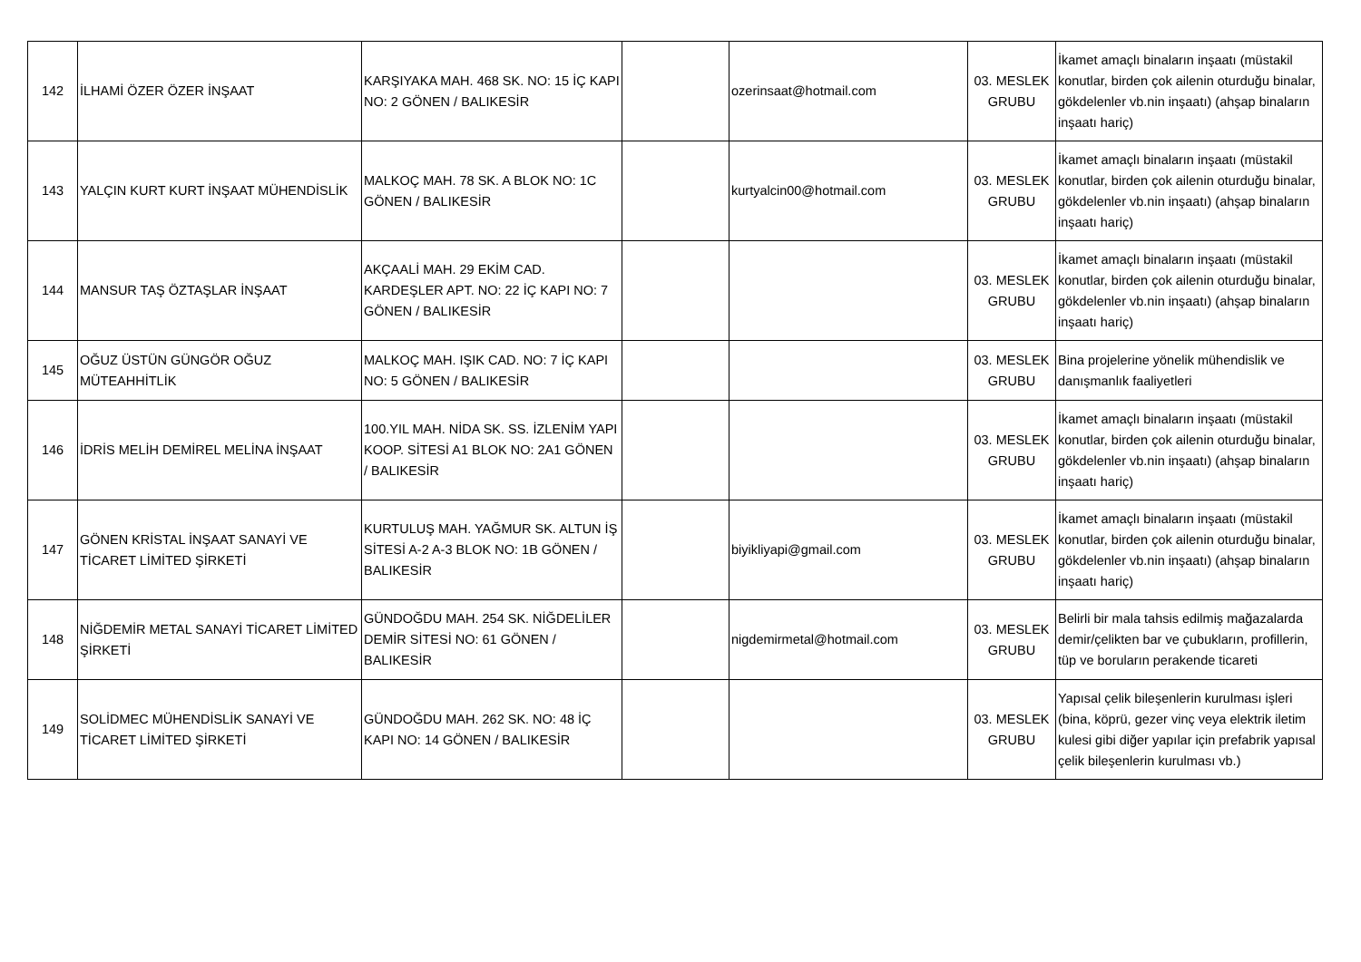| 142 | İLHAMİ ÖZER ÖZER İNŞAAT | KARŞIYAKA MAH. 468 SK. NO: 15 İÇ KAPI NO: 2 GÖNEN / BALIKESİR | | ozerinsaat@hotmail.com | 03. MESLEK GRUBU | İkamet amaçlı binaların inşaatı (müstakil konutlar, birden çok ailenin oturduğu binalar, gökdelenler vb.nin inşaatı) (ahşap binaların inşaatı hariç) |
| 143 | YALÇIN KURT KURT İNŞAAT MÜHENDİSLİK | MALKOÇ MAH. 78 SK. A BLOK NO: 1C GÖNEN / BALIKESİR | | kurtyalcin00@hotmail.com | 03. MESLEK GRUBU | İkamet amaçlı binaların inşaatı (müstakil konutlar, birden çok ailenin oturduğu binalar, gökdelenler vb.nin inşaatı) (ahşap binaların inşaatı hariç) |
| 144 | MANSUR TAŞ ÖZTAŞLAR İNŞAAT | AKÇAALİ MAH. 29 EKİM CAD. KARDEŞLER APT. NO: 22 İÇ KAPI NO: 7 GÖNEN / BALIKESİR | | | 03. MESLEK GRUBU | İkamet amaçlı binaların inşaatı (müstakil konutlar, birden çok ailenin oturduğu binalar, gökdelenler vb.nin inşaatı) (ahşap binaların inşaatı hariç) |
| 145 | OĞUZ ÜSTÜN GÜNGÖR OĞUZ MÜTEAHHİTLİK | MALKOÇ MAH. IŞIK CAD. NO: 7 İÇ KAPI NO: 5 GÖNEN / BALIKESİR | | | 03. MESLEK GRUBU | Bina projelerine yönelik mühendislik ve danışmanlık faaliyetleri |
| 146 | İDRİS MELİH DEMİREL MELİNA İNŞAAT | 100.YIL MAH. NİDA SK. SS. İZLENİM YAPI KOOP. SİTESİ A1 BLOK NO: 2A1 GÖNEN / BALIKESİR | | | 03. MESLEK GRUBU | İkamet amaçlı binaların inşaatı (müstakil konutlar, birden çok ailenin oturduğu binalar, gökdelenler vb.nin inşaatı) (ahşap binaların inşaatı hariç) |
| 147 | GÖNEN KRİSTAL İNŞAAT SANAYİ VE TİCARET LİMİTED ŞİRKETİ | KURTULUŞ MAH. YAĞMUR SK. ALTUN İŞ SİTESİ A-2 A-3 BLOK NO: 1B GÖNEN / BALIKESİR | | biyikliyapi@gmail.com | 03. MESLEK GRUBU | İkamet amaçlı binaların inşaatı (müstakil konutlar, birden çok ailenin oturduğu binalar, gökdelenler vb.nin inşaatı) (ahşap binaların inşaatı hariç) |
| 148 | NİĞDEMİR METAL SANAYİ TİCARET LİMİTED ŞİRKETİ | GÜNDOĞDU MAH. 254 SK. NİĞDELİLER DEMİR SİTESİ NO: 61 GÖNEN / BALIKESİR | | nigdemirmetal@hotmail.com | 03. MESLEK GRUBU | Belirli bir mala tahsis edilmiş mağazalarda demir/çelikten bar ve çubukların, profillerin, tüp ve boruların perakende ticareti |
| 149 | SOLİDMEC MÜHENDİSLİK SANAYİ VE TİCARET LİMİTED ŞİRKETİ | GÜNDOĞDU MAH. 262 SK. NO: 48 İÇ KAPI NO: 14 GÖNEN / BALIKESİR | | | 03. MESLEK GRUBU | Yapısal çelik bileşenlerin kurulması işleri (bina, köprü, gezer vinç veya elektrik iletim kulesi gibi diğer yapılar için prefabrik yapısal çelik bileşenlerin kurulması vb.) |